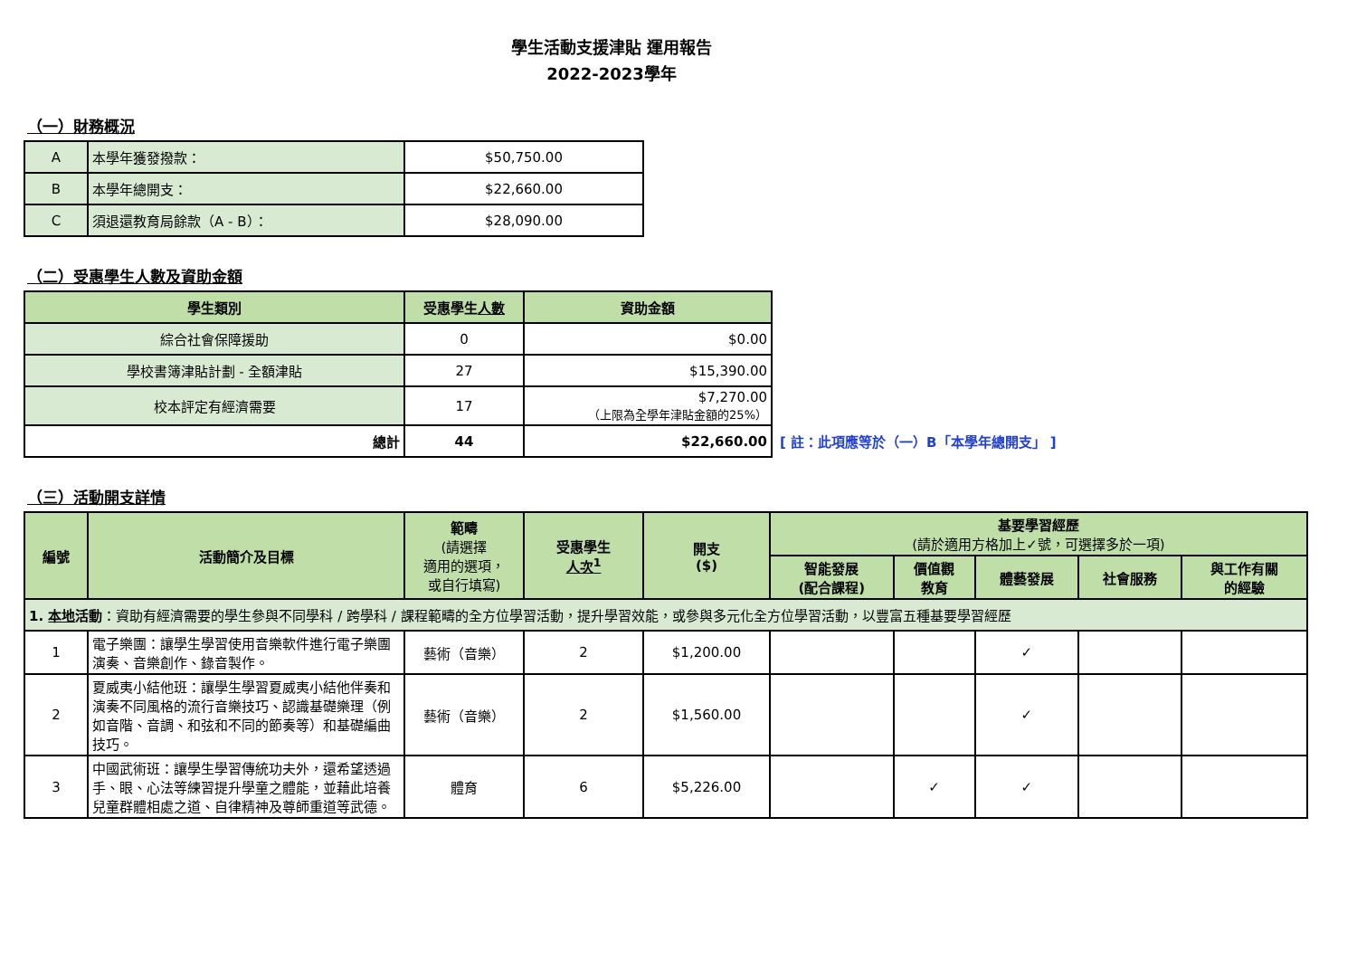學生活動支援津貼 運用報告
2022-2023學年
（一）財務概況
| A | 本學年獲發撥款： | $50,750.00 |
| B | 本學年總開支： | $22,660.00 |
| C | 須退還教育局餘款（A - B）： | $28,090.00 |
（二）受惠學生人數及資助金額
| 學生類別 | 受惠學生 人數 | 資助金額 |
| --- | --- | --- |
| 綜合社會保障援助 | 0 | $0.00 |
| 學校書簿津貼計劃 - 全額津貼 | 27 | $15,390.00 |
| 校本評定有經濟需要 | 17 | $7,270.00 （上限為全學年津貼金額的25%） |
| 總計 | 44 | $22,660.00 |
[ 註：此項應等於（一）B「本學年總開支」 ]
（三）活動開支詳情
| 編號 | 活動簡介及目標 | 範疇 (請選擇 適用的選項， 或自行填寫) | 受惠學生 人次<sup>1</sup> | 開支 ($) | 基要學習經歷 (請於適用方格加上✓號，可選擇多於一項) | | | | |
| --- | --- | --- | --- | --- | --- | --- | --- | --- | --- |
| | | | | | 智能發展 (配合課程) | 價值觀 教育 | 體藝發展 | 社會服務 | 與工作有關 的經驗 |
| 1. 本地 活動 ：資助有經濟需要的學生參與不同學科 / 跨學科 / 課程範疇的全方位學習活動，提升學習效能，或參與多元化全方位學習活動，以豐富五種基要學習經歷 | | | | | | | | | |
| 1 | 電子樂團：讓學生學習使用音樂軟件進行電子樂團演奏、音樂創作、錄音製作。 | 藝術（音樂） | 2 | $1,200.00 | | | ✓ | | |
| 2 | 夏威夷小結他班：讓學生學習夏威夷小結他伴奏和演奏不同風格的流行音樂技巧、認識基礎樂理（例如音階、音調、和弦和不同的節奏等）和基礎編曲技巧。 | 藝術（音樂） | 2 | $1,560.00 | | | ✓ | | |
| 3 | 中國武術班：讓學生學習傳統功夫外，還希望透過手、眼、心法等練習提升學童之體能，並藉此培養兒童群體相處之道、自律精神及尊師重道等武德。 | 體育 | 6 | $5,226.00 | | ✓ | ✓ | | |